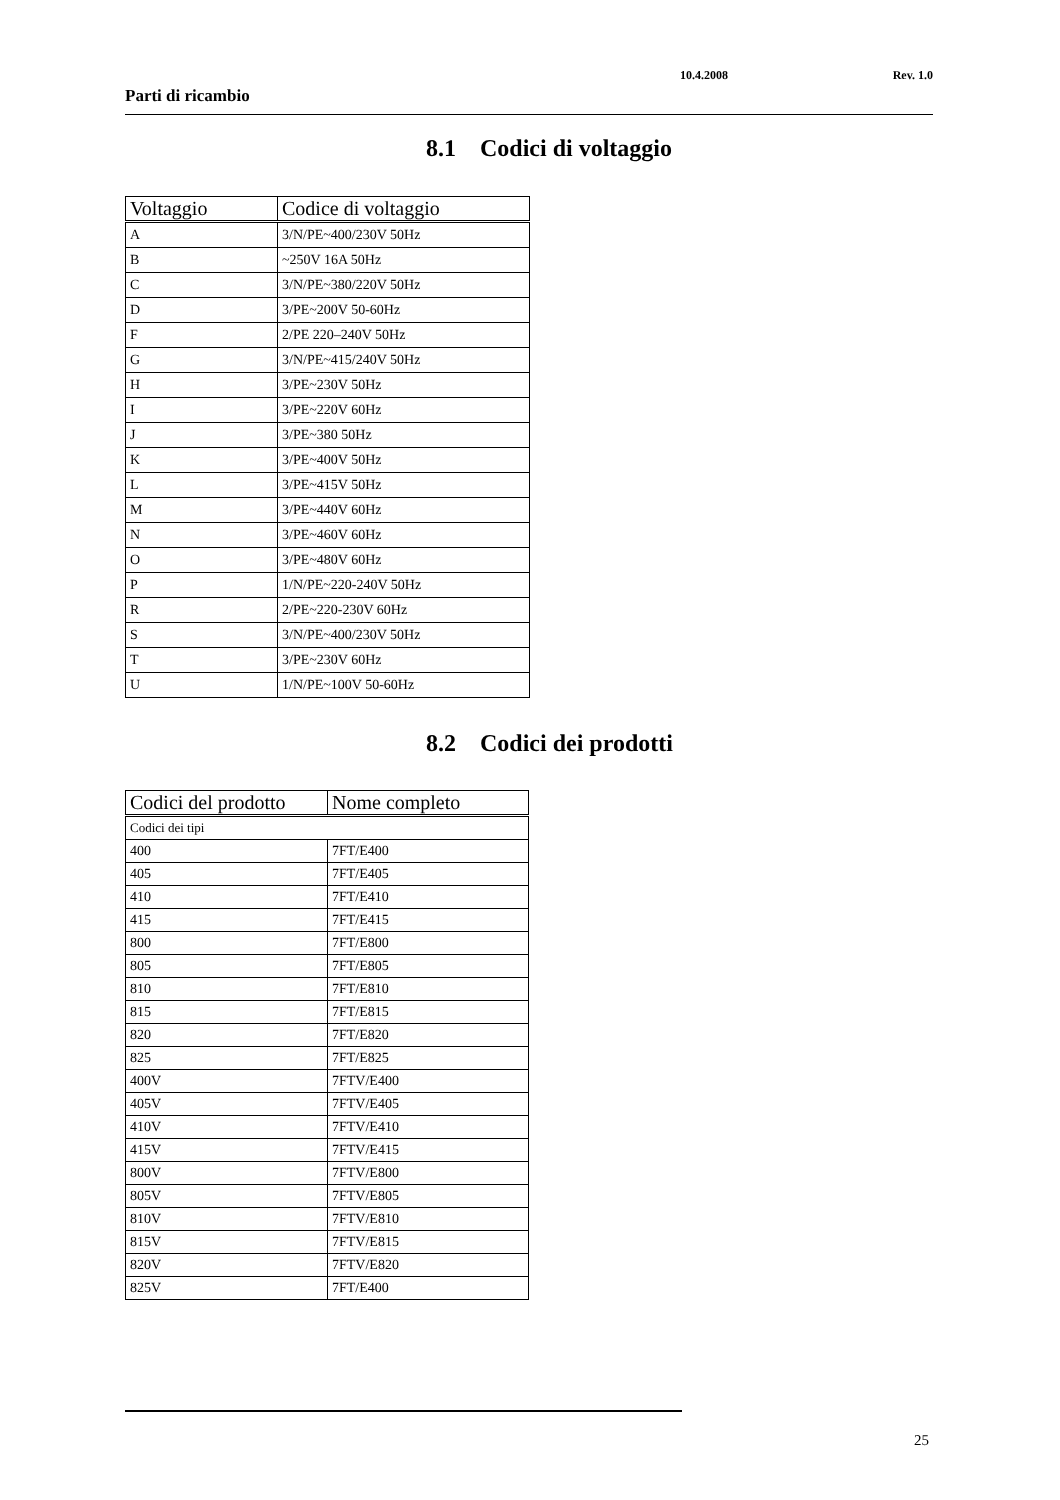Parti di ricambio
10.4.2008 Rev. 1.0
8.1 Codici di voltaggio
| Voltaggio | Codice di voltaggio |
| --- | --- |
| A | 3/N/PE~400/230V 50Hz |
| B | ~250V 16A 50Hz |
| C | 3/N/PE~380/220V 50Hz |
| D | 3/PE~200V 50-60Hz |
| F | 2/PE 220–240V 50Hz |
| G | 3/N/PE~415/240V 50Hz |
| H | 3/PE~230V 50Hz |
| I | 3/PE~220V 60Hz |
| J | 3/PE~380 50Hz |
| K | 3/PE~400V 50Hz |
| L | 3/PE~415V 50Hz |
| M | 3/PE~440V 60Hz |
| N | 3/PE~460V 60Hz |
| O | 3/PE~480V 60Hz |
| P | 1/N/PE~220-240V 50Hz |
| R | 2/PE~220-230V 60Hz |
| S | 3/N/PE~400/230V 50Hz |
| T | 3/PE~230V 60Hz |
| U | 1/N/PE~100V 50-60Hz |
8.2 Codici dei prodotti
| Codici del prodotto | Nome completo |
| --- | --- |
| Codici dei tipi | |
| 400 | 7FT/E400 |
| 405 | 7FT/E405 |
| 410 | 7FT/E410 |
| 415 | 7FT/E415 |
| 800 | 7FT/E800 |
| 805 | 7FT/E805 |
| 810 | 7FT/E810 |
| 815 | 7FT/E815 |
| 820 | 7FT/E820 |
| 825 | 7FT/E825 |
| 400V | 7FTV/E400 |
| 405V | 7FTV/E405 |
| 410V | 7FTV/E410 |
| 415V | 7FTV/E415 |
| 800V | 7FTV/E800 |
| 805V | 7FTV/E805 |
| 810V | 7FTV/E810 |
| 815V | 7FTV/E815 |
| 820V | 7FTV/E820 |
| 825V | 7FT/E400 |
25